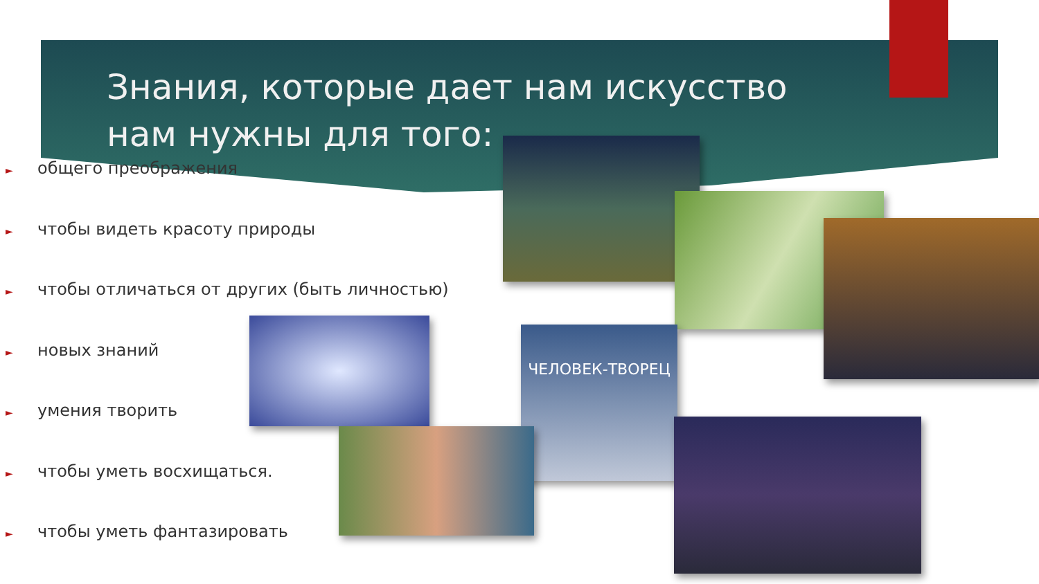Знания, которые дает нам искусство нам нужны для того:
► общего преображения
► чтобы видеть красоту природы
► чтобы отличаться от других (быть личностью)
► новых знаний
► умения творить
► чтобы уметь восхищаться.
► чтобы уметь фантазировать
ЧЕЛОВЕК-ТВОРЕЦ